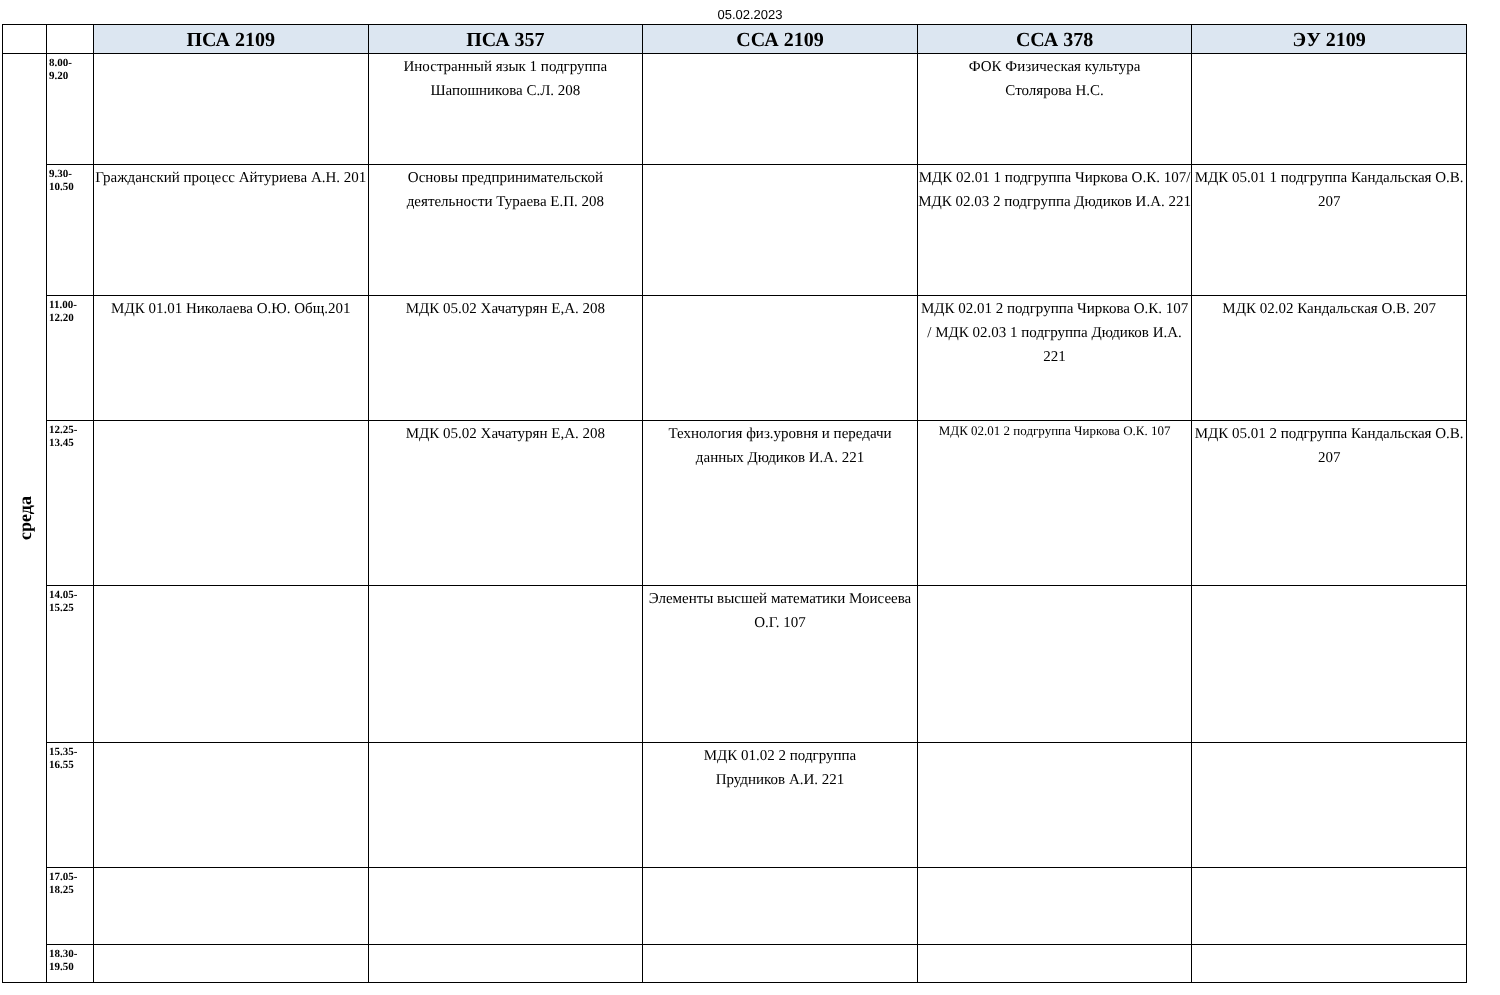05.02.2023
| | | ПСА 2109 | ПСА 357 | ССА 2109 | ССА 378 | ЭУ 2109 |
| --- | --- | --- | --- | --- | --- | --- |
| среда | 8.00- 9.20 | | Иностранный язык 1 подгруппа Шапошникова С.Л. 208 | | ФОК Физическая культура Столярова Н.С. | |
| | 9.30- 10.50 | Гражданский процесс Айтуриева А.Н. 201 | Основы предпринимательской деятельности Тураева Е.П. 208 | | МДК 02.01 1 подгруппа Чиркова О.К. 107/ МДК 02.03 2 подгруппа Дюдиков И.А. 221 | МДК 05.01 1 подгруппа Кандальская О.В. 207 |
| | 11.00- 12.20 | МДК 01.01 Николаева О.Ю. Общ.201 | МДК 05.02 Хачатурян Е,А. 208 | | МДК 02.01 2 подгруппа Чиркова О.К. 107 / МДК 02.03 1 подгруппа Дюдиков И.А. 221 | МДК 02.02 Кандальская О.В. 207 |
| | 12.25- 13.45 | | МДК 05.02 Хачатурян Е,А. 208 | Технология физ.уровня и передачи данных Дюдиков И.А. 221 | МДК 02.01 2 подгруппа Чиркова О.К. 107 | МДК 05.01 2 подгруппа Кандальская О.В. 207 |
| | 14.05- 15.25 | | | Элементы высшей математики Моисеева О.Г. 107 | | |
| | 15.35- 16.55 | | | МДК 01.02 2 подгруппа Прудников А.И. 221 | | |
| | 17.05- 18.25 | | | | | |
| | 18.30- 19.50 | | | | | |